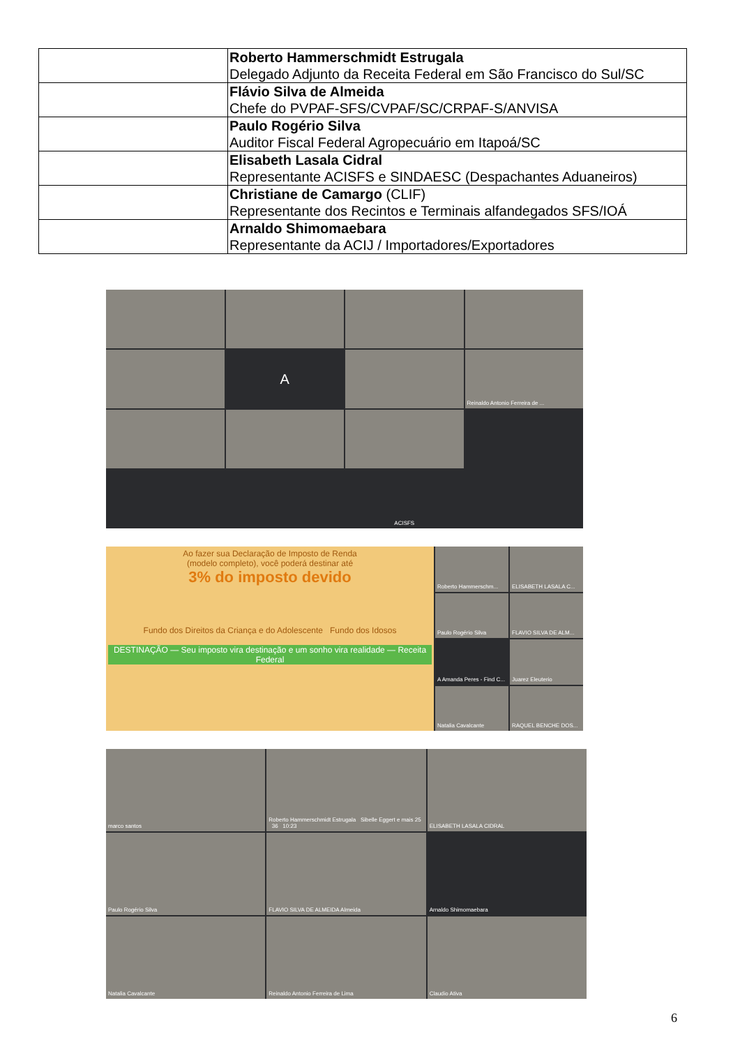| | Roberto Hammerschmidt Estrugala Delegado Adjunto da Receita Federal em São Francisco do Sul/SC |
| | Flávio Silva de Almeida Chefe do PVPAF-SFS/CVPAF/SC/CRPAF-S/ANVISA |
| | Paulo Rogério Silva Auditor Fiscal Federal Agropecuário em Itapoá/SC |
| | Elisabeth Lasala Cidral Representante ACISFS e SINDAESC (Despachantes Aduaneiros) |
| | Christiane de Camargo (CLIF) Representante dos Recintos e Terminais alfandegados SFS/IOÁ |
| | Arnaldo Shimomaebara Representante da ACIJ / Importadores/Exportadores |
A
Reinaldo Antonio Ferreira de ...
ACISFS
Ao fazer sua Declaração de Imposto de Renda
(modelo completo), você poderá destinar até
3% do imposto devido
Fundo dos Direitos da Criança e do Adolescente Fundo dos Idosos
DESTINAÇÃO — Seu imposto vira destinação e um sonho vira realidade — Receita Federal
Roberto Hammerschm...
ELISABETH LASALA C...
Paulo Rogério Silva
FLAVIO SILVA DE ALM...
A Amanda Peres - Find C...
Juarez Eleuterio
Natalia Cavalcante
RAQUEL BENCHE DOS...
marco santos
Roberto Hammerschmidt Estrugala Sibelle Eggert e mais 25 36 10:23
ELISABETH LASALA CIDRAL
Paulo Rogério Silva
FLAVIO SILVA DE ALMEIDA Almeida
Arnaldo Shimomaebara
Natalia Cavalcante
Reinaldo Antonio Ferreira de Lima
Claudio Ativa
6